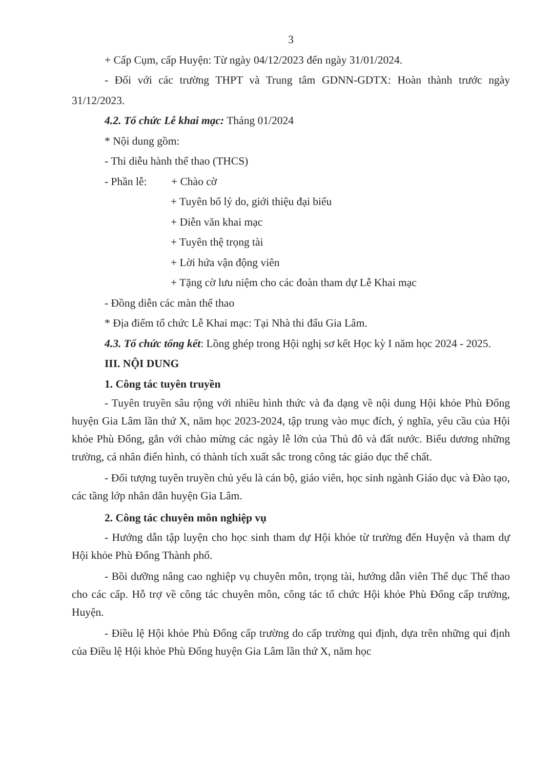3
+ Cấp Cụm, cấp Huyện: Từ ngày 04/12/2023 đến ngày 31/01/2024.
- Đối với các trường THPT và Trung tâm GDNN-GDTX: Hoàn thành trước ngày 31/12/2023.
4.2. Tổ chức Lễ khai mạc: Tháng 01/2024
* Nội dung gồm:
- Thi diễu hành thể thao (THCS)
- Phần lễ: + Chào cờ
+ Tuyên bố lý do, giới thiệu đại biểu
+ Diễn văn khai mạc
+ Tuyên thệ trọng tài
+ Lời hứa vận động viên
+ Tặng cờ lưu niệm cho các đoàn tham dự Lễ Khai mạc
- Đồng diễn các màn thể thao
* Địa điểm tổ chức Lễ Khai mạc: Tại Nhà thi đấu Gia Lâm.
4.3. Tổ chức tổng kết: Lồng ghép trong Hội nghị sơ kết Học kỳ I năm học 2024 - 2025.
III. NỘI DUNG
1. Công tác tuyên truyền
- Tuyên truyền sâu rộng với nhiều hình thức và đa dạng về nội dung Hội khỏe Phù Đổng huyện Gia Lâm lần thứ X, năm học 2023-2024, tập trung vào mục đích, ý nghĩa, yêu cầu của Hội khỏe Phù Đổng, gắn với chào mừng các ngày lễ lớn của Thủ đô và đất nước. Biểu dương những trường, cá nhân điển hình, có thành tích xuất sắc trong công tác giáo dục thể chất.
- Đối tượng tuyên truyền chủ yếu là cán bộ, giáo viên, học sinh ngành Giáo dục và Đào tạo, các tầng lớp nhân dân huyện Gia Lâm.
2. Công tác chuyên môn nghiệp vụ
- Hướng dẫn tập luyện cho học sinh tham dự Hội khỏe từ trường đến Huyện và tham dự Hội khỏe Phù Đổng Thành phố.
- Bồi dưỡng nâng cao nghiệp vụ chuyên môn, trọng tài, hướng dẫn viên Thể dục Thể thao cho các cấp. Hỗ trợ về công tác chuyên môn, công tác tổ chức Hội khỏe Phù Đổng cấp trường, Huyện.
- Điều lệ Hội khỏe Phù Đổng cấp trường do cấp trường qui định, dựa trên những qui định của Điều lệ Hội khỏe Phù Đổng huyện Gia Lâm lần thứ X, năm học